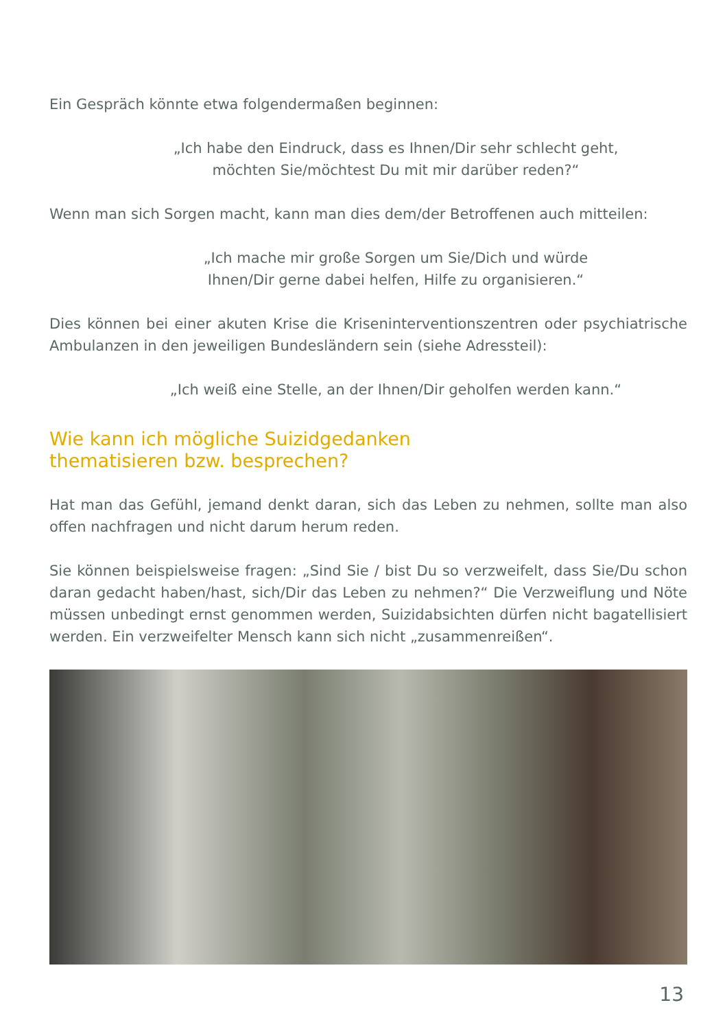Ein Gespräch könnte etwa folgendermaßen beginnen:
„Ich habe den Eindruck, dass es Ihnen/Dir sehr schlecht geht,
möchten Sie/möchtest Du mit mir darüber reden?“
Wenn man sich Sorgen macht, kann man dies dem/der Betroffenen auch mitteilen:
„Ich mache mir große Sorgen um Sie/Dich und würde
Ihnen/Dir gerne dabei helfen, Hilfe zu organisieren.“
Dies können bei einer akuten Krise die Kriseninterventionszentren oder psychiatrische Ambulanzen in den jeweiligen Bundesländern sein (siehe Adressteil):
„Ich weiß eine Stelle, an der Ihnen/Dir geholfen werden kann.“
Wie kann ich mögliche Suizidgedanken
thematisieren bzw. besprechen?
Hat man das Gefühl, jemand denkt daran, sich das Leben zu nehmen, sollte man also offen nachfragen und nicht darum herum reden.
Sie können beispielsweise fragen: „Sind Sie / bist Du so verzweifelt, dass Sie/Du schon daran gedacht haben/hast, sich/Dir das Leben zu nehmen?“ Die Verzweif­lung und Nöte müssen unbedingt ernst genommen werden, Suizidabsichten dür­fen nicht bagatellisiert werden. Ein verzweifelter Mensch kann sich nicht „zusam­menreißen“.
13